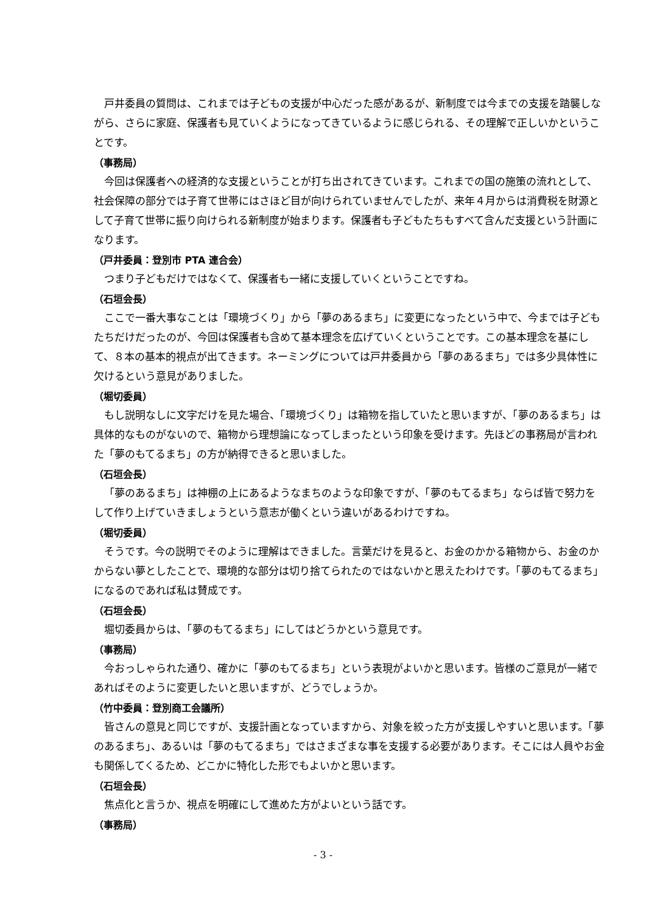戸井委員の質問は、これまでは子どもの支援が中心だった感があるが、新制度では今までの支援を踏襲しながら、さらに家庭、保護者も見ていくようになってきているように感じられる、その理解で正しいかということです。
（事務局）
今回は保護者への経済的な支援ということが打ち出されてきています。これまでの国の施策の流れとして、社会保障の部分では子育て世帯にはさほど目が向けられていませんでしたが、来年４月からは消費税を財源として子育て世帯に振り向けられる新制度が始まります。保護者も子どもたちもすべて含んだ支援という計画になります。
（戸井委員：登別市 PTA 連合会）
つまり子どもだけではなくて、保護者も一緒に支援していくということですね。
（石垣会長）
ここで一番大事なことは「環境づくり」から「夢のあるまち」に変更になったという中で、今までは子どもたちだけだったのが、今回は保護者も含めて基本理念を広げていくということです。この基本理念を基にして、８本の基本的視点が出てきます。ネーミングについては戸井委員から「夢のあるまち」では多少具体性に欠けるという意見がありました。
（堀切委員）
もし説明なしに文字だけを見た場合、「環境づくり」は箱物を指していたと思いますが、「夢のあるまち」は具体的なものがないので、箱物から理想論になってしまったという印象を受けます。先ほどの事務局が言われた「夢のもてるまち」の方が納得できると思いました。
（石垣会長）
「夢のあるまち」は神棚の上にあるようなまちのような印象ですが、「夢のもてるまち」ならば皆で努力をして作り上げていきましょうという意志が働くという違いがあるわけですね。
（堀切委員）
そうです。今の説明でそのように理解はできました。言葉だけを見ると、お金のかかる箱物から、お金のかからない夢としたことで、環境的な部分は切り捨てられたのではないかと思えたわけです。「夢のもてるまち」になるのであれば私は賛成です。
（石垣会長）
堀切委員からは、「夢のもてるまち」にしてはどうかという意見です。
（事務局）
今おっしゃられた通り、確かに「夢のもてるまち」という表現がよいかと思います。皆様のご意見が一緒であればそのように変更したいと思いますが、どうでしょうか。
（竹中委員：登別商工会議所）
皆さんの意見と同じですが、支援計画となっていますから、対象を絞った方が支援しやすいと思います。「夢のあるまち」、あるいは「夢のもてるまち」ではさまざまな事を支援する必要があります。そこには人員やお金も関係してくるため、どこかに特化した形でもよいかと思います。
（石垣会長）
焦点化と言うか、視点を明確にして進めた方がよいという話です。
（事務局）
- 3 -